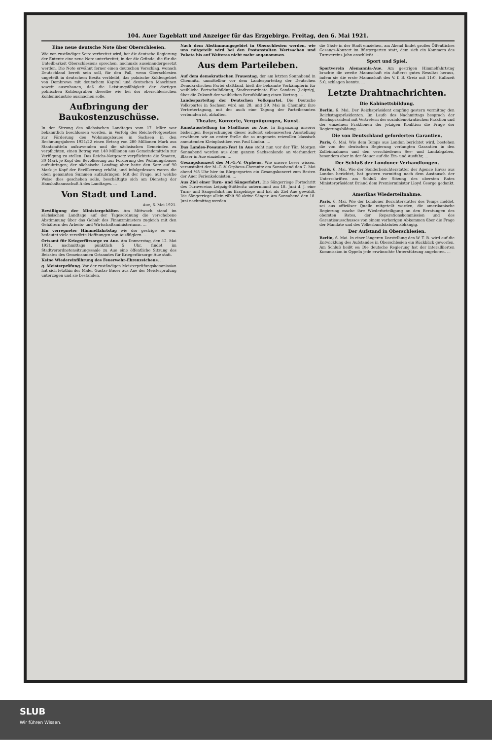104. Auer Tageblatt und Anzeiger für das Erzgebirge. Freitag, den 6. Mai 1921.
Eine neue deutsche Note über Oberschlesien.
Wie von zuständiger Seite verbreitet wird, hat die deutsche Regierung der Entente eine neue Note unterbreitet, in der die Gründe, die für die Unteilbarkeit Oberschlesiens sprechen, nochmals auseinandergesetzt werden. Die Note erwähnt ferner einen deutschen Vorschlag, wonach Deutschland bereit sein soll, für den Fall, wenn Oberschlesien ungeteilt in deutschem Besitz verbleibt, das polnische Kohlengebiet von Dombrowa mit deutschem Kapital und deutschen Maschinen soweit auszubauen, daß die Leistungsfähigkeit der dortigen polnischen Kohlengruben dieselbe wie bei der oberschlesischen Kohlenindustrie ausmachen solle.
Aufbringung der Baukostenzuschüsse.
In der Sitzung des sächsischen Landtages vom 17. März war bekanntlich beschlossen worden, in Verfolg des Reichs-Notgesetzes zur Förderung des Wohnungsbaues in Sachsen in den Rechnungsjahren 1921/22 einen Betrag von 280 Millionen Mark aus Staatsmitteln aufzuwenden und die sächsischen Gemeinden zu verpflichten, einen Betrag von 140 Millionen aus Gemeindemitteln zur Verfügung zu stellen. Das Reichs-Notgesetz verpflichtete die Staaten, 30 Mark je Kopf der Bevölkerung zur Förderung des Wohnungsbaues aufzubringen; der sächsische Landtag aber hatte den Satz auf 90 Mark je Kopf der Bevölkerung erhöht, und infolgedessen waren die oben genannten Summen aufzubringen. Mit der Frage, auf welche Weise dies geschehen solle, beschäftigte sich am Dienstag der Haushaltsausschuß A des Landtages. ...
Von Stadt und Land.
Aue, 6. Mai 1921.
Bewilligung der Ministergehälter. Am Mittwoch stand im sächsischen Landtage auf der Tagesordnung die verschobene Abstimmung über das Gehalt des Finanzministers zugleich mit den Gehältern des Arbeits- und Wirtschaftsministeriums. ...
Ein verregneter Himmelfahrtstag wie der gestrige es war, bedeutet viele zerstörte Hoffnungen von Ausflüglern. ...
Ortsamt für Kriegerfürsorge zu Aue. Am Donnerstag, den 12. Mai 1921, nachmittags pünktlich 5 Uhr, findet im Stadtverordnetensitzungssaale zu Aue eine öffentliche Sitzung des Beirates des Gemeinsamen Ortsamtes für Kriegerfürsorge Aue statt.
Keine Wiedereinführung des Feuerwehr-Ehrenzeichens. ...
g. Meisterprüfung. Vor der zuständigen Meisterprüfungskommission hat sich letzthin der Maler Gustav Bauer aus Aue der Meisterprüfung unterzogen und sie bestanden.
Nach dem Abstimmungsgebiet in Oberschlesien werden, wie uns mitgeteilt wird bei den Postanstalten Wertsachen und Pakete bis auf Weiteres nicht mehr angenommen.
Aus dem Parteileben.
Auf dem demokratischen Frauentag, der am letzten Sonnabend in Chemnitz, unmittelbar vor dem Landesparteitag der Deutschen Demokratischen Partei stattfand, hielt die bekannte Vorkämpferin für weibliche Fortschulbildung, Stadtverordnete Else Sanders (Leipzig), über die Zukunft der weiblichen Berufsbildung einen Vortrag. ...
Landesparteitag der Deutschen Volkspartei. Die Deutsche Volkspartei in Sachsen wird am 28. und 29. Mai in Chemnitz ihre Vertretertagung, mit der auch eine Tagung der Parteibeamten verbunden ist, abhalten.
Theater, Konzerte, Vergnügungen, Kunst.
Kunstausstellung im Stadthaus zu Aue. In Ergänzung unserer bisherigen Besprechungen dieser äußerst sehenswerten Ausstellung erwähnen wir an erster Stelle die so ungemein reizvollen klassisch anmutenden Kleinplastiken von Paul Lindau. ...
Das Landes-Posaunen-Fest in Aue steht nun vor der Tür. Morgen Sonnabend werden aus dem ganzen Sachsenlande an vierhundert Bläser in Aue einziehen. ...
Gesangskonzert des M.-G.-V. Orpheus. Wie unsere Leser wissen, veranstaltet der M.-G.-V. Orpheus-Chemnitz am Sonnabend den 7. Mai abend ½8 Uhr hier im Bürgergarten ein Gesangskonzert zum Besten der Auer Ferienkolonisten. ...
Aus Ziel einer Turn- und Sängerfahrt. Die Sängerriege Fortschritt des Turnvereins Leipzig-Stötteritz unternimmt am 18. Juni d. J. eine Turn- und Sängerfahrt ins Erzgebirge und hat als Ziel Aue gewählt. Die Sängerriege allein zählt 90 aktive Sänger. Am Sonnabend den 18. Juni nachmittag werden
die Gäste in der Stadt einziehen, am Abend findet großes Öffentliches Gesangs-Konzert im Bürgergarten statt, dem sich ein Kommers des Turnvereins Jahn anschließt. ...
Sport und Spiel.
Sportverein Alemannia-Aue. Am gestrigen Himmelfahrtstag brachte die zweite Mannschaft ein äußerst gutes Resultat heraus, indem sie die erste Mannschaft des V. f. B. Greiz mit 11:0, Halbzeit 5:0, schlagen konnte. ...
Letzte Drahtnachrichten.
Die Kabinettsbildung.
Berlin, 6. Mai. Der Reichspräsident empfing gestern vormittag den Reichstagspräsidenten. Im Laufe des Nachmittags besprach der Reichspräsident mit Vertretern der sozialdemokratischen Fraktion und der einzelnen Fraktionen der jetzigen Koalition die Frage der Regierungsbildung. ...
Die von Deutschland geforderten Garantien.
Paris, 6. Mai. Wie dem Temps aus London berichtet wird, bestehen die von der deutschen Regierung verlangten Garantien in den Zolleinnahmen und den verschiedenen See- und Landabgaben, besonders aber in der Steuer auf die Ein- und Ausfuhr, ...
Der Schluß der Londoner Verhandlungen.
Paris, 6. Mai. Wie der Sonderberichterstatter der Agence Havas aus London berichtet, hat gestern vormittag nach dem Austausch der Unterschriften am Schluß der Sitzung des obersten Rates Ministerpräsident Briand dem Premierminister Lloyd George gedankt. ...
Amerikas Wiederteilnahme.
Paris, 6. Mai. Wie der Londoner Berichterstatter des Temps meldet, sei aus offiziöser Quelle mitgeteilt worden, die amerikanische Regierung mache ihre Wiederbeteiligung an den Beratungen des obersten Rates, der Reparationskommission und des Garantieausschusses von einem vorherigen Abkommen über die Frage der Mandate und des Völkerbundstatutes abhängig.
Der Aufstand in Oberschlesien.
Berlin, 6. Mai. In einer längeren Darstellung des W. T. B. wird auf die Entwicklung des Aufstandes in Oberschlesien ein Rückblick geworfen. Am Schluß heißt es: Die deutsche Regierung hat der interalliierten Kommission in Oppeln jede erwünschte Unterstützung angeboten. ...
SLUB
Wir führen Wissen.